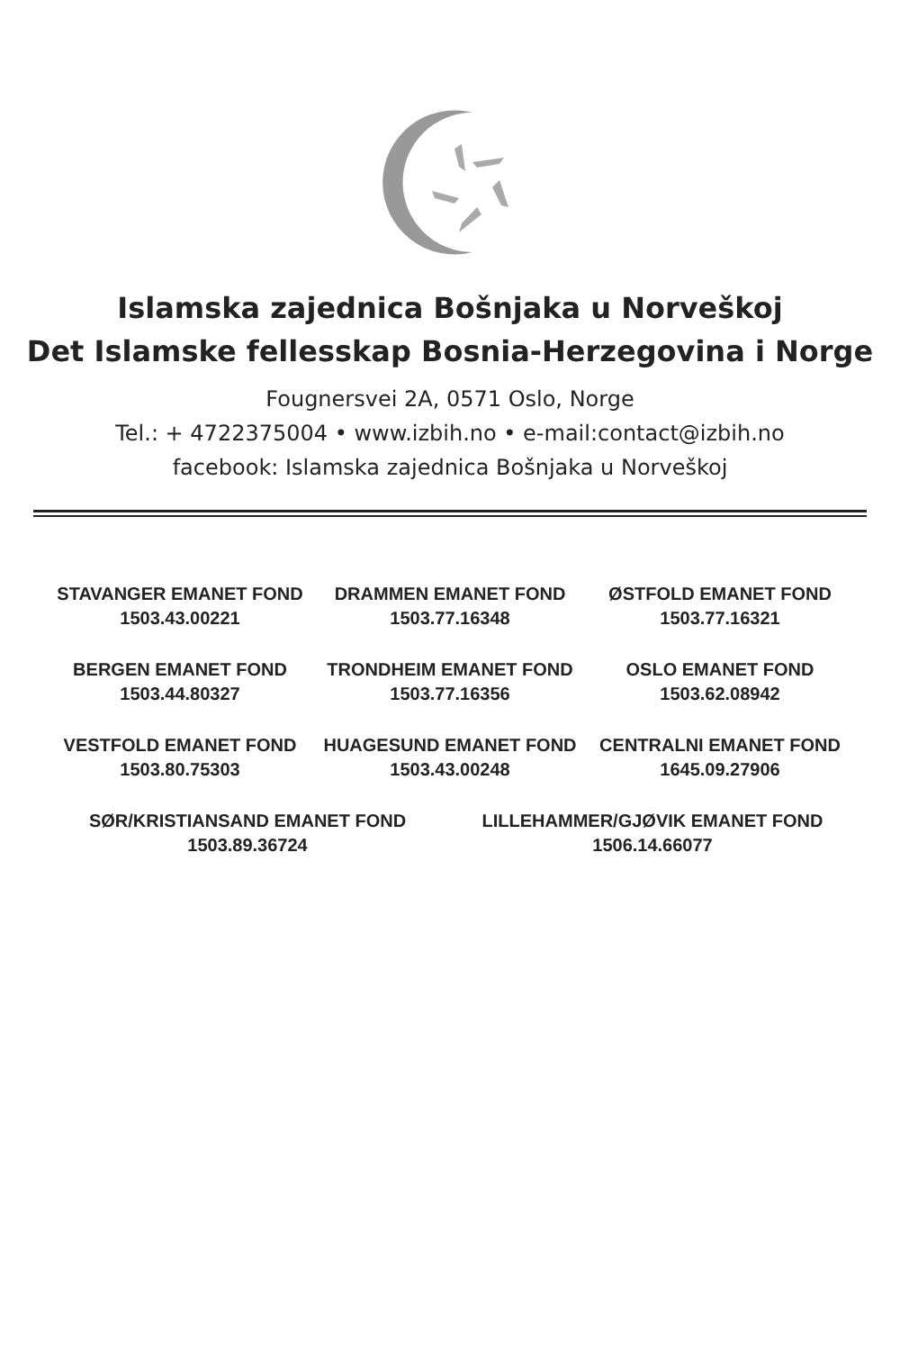Islamska zajednica Bošnjaka u Norveškoj
Det Islamske fellesskap Bosnia-Herzegovina i Norge
Fougnersvei 2A, 0571 Oslo, Norge
Tel.: + 4722375004 • www.izbih.no • e-mail:contact@izbih.no
facebook: Islamska zajednica Bošnjaka u Norveškoj
| STAVANGER EMANET FOND 1503.43.00221 | DRAMMEN EMANET FOND 1503.77.16348 | ØSTFOLD EMANET FOND 1503.77.16321 |
| BERGEN EMANET FOND 1503.44.80327 | TRONDHEIM EMANET FOND 1503.77.16356 | OSLO EMANET FOND 1503.62.08942 |
| VESTFOLD EMANET FOND 1503.80.75303 | HUAGESUND EMANET FOND 1503.43.00248 | CENTRALNI EMANET FOND 1645.09.27906 |
| SØR/KRISTIANSAND EMANET FOND 1503.89.36724 | LILLEHAMMER/GJØVIK EMANET FOND 1506.14.66077 |